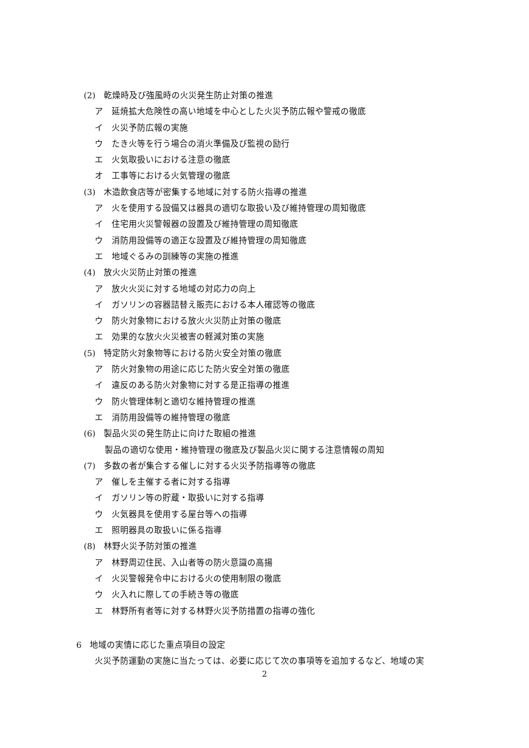(2)　乾燥時及び強風時の火災発生防止対策の推進
ア　延焼拡大危険性の高い地域を中心とした火災予防広報や警戒の徹底
イ　火災予防広報の実施
ウ　たき火等を行う場合の消火準備及び監視の励行
エ　火気取扱いにおける注意の徹底
オ　工事等における火気管理の徹底
(3)　木造飲食店等が密集する地域に対する防火指導の推進
ア　火を使用する設備又は器具の適切な取扱い及び維持管理の周知徹底
イ　住宅用火災警報器の設置及び維持管理の周知徹底
ウ　消防用設備等の適正な設置及び維持管理の周知徹底
エ　地域ぐるみの訓練等の実施の推進
(4)　放火火災防止対策の推進
ア　放火火災に対する地域の対応力の向上
イ　ガソリンの容器詰替え販売における本人確認等の徹底
ウ　防火対象物における放火火災防止対策の徹底
エ　効果的な放火火災被害の軽減対策の実施
(5)　特定防火対象物等における防火安全対策の徹底
ア　防火対象物の用途に応じた防火安全対策の徹底
イ　違反のある防火対象物に対する是正指導の推進
ウ　防火管理体制と適切な維持管理の推進
エ　消防用設備等の維持管理の徹底
(6)　製品火災の発生防止に向けた取組の推進
製品の適切な使用・維持管理の徹底及び製品火災に関する注意情報の周知
(7)　多数の者が集合する催しに対する火災予防指導等の徹底
ア　催しを主催する者に対する指導
イ　ガソリン等の貯蔵・取扱いに対する指導
ウ　火気器具を使用する屋台等への指導
エ　照明器具の取扱いに係る指導
(8)　林野火災予防対策の推進
ア　林野周辺住民、入山者等の防火意識の高揚
イ　火災警報発令中における火の使用制限の徹底
ウ　火入れに際しての手続き等の徹底
エ　林野所有者等に対する林野火災予防措置の指導の強化
6　地域の実情に応じた重点項目の設定
火災予防運動の実施に当たっては、必要に応じて次の事項等を追加するなど、地域の実
2